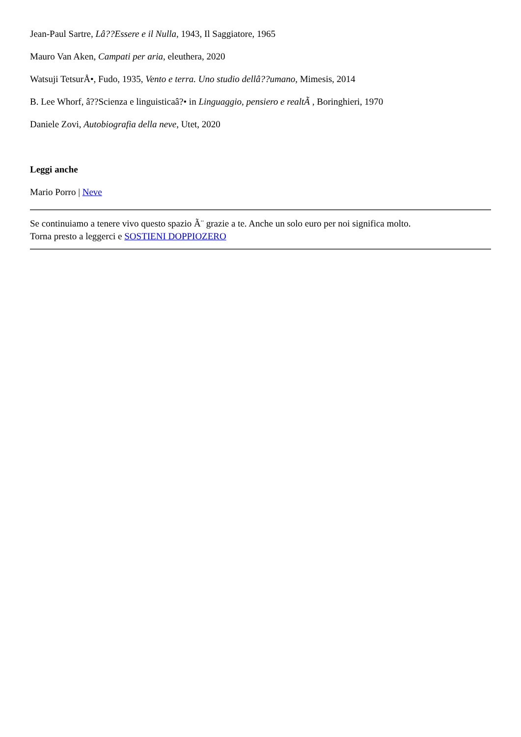Jean-Paul Sartre, Lâ??Essere e il Nulla, 1943, Il Saggiatore, 1965
Mauro Van Aken, Campati per aria, eleuthera, 2020
Watsuji TetsurÅ•, Fudo, 1935, Vento e terra. Uno studio dellâ??umano, Mimesis, 2014
B. Lee Whorf, â??Scienza e linguisticaâ?• in Linguaggio, pensiero e realtÃ , Boringhieri, 1970
Daniele Zovi, Autobiografia della neve, Utet, 2020
Leggi anche
Mario Porro | Neve
Se continuiamo a tenere vivo questo spazio Ã¨ grazie a te. Anche un solo euro per noi significa molto.
Torna presto a leggerci e SOSTIENI DOPPIOZERO